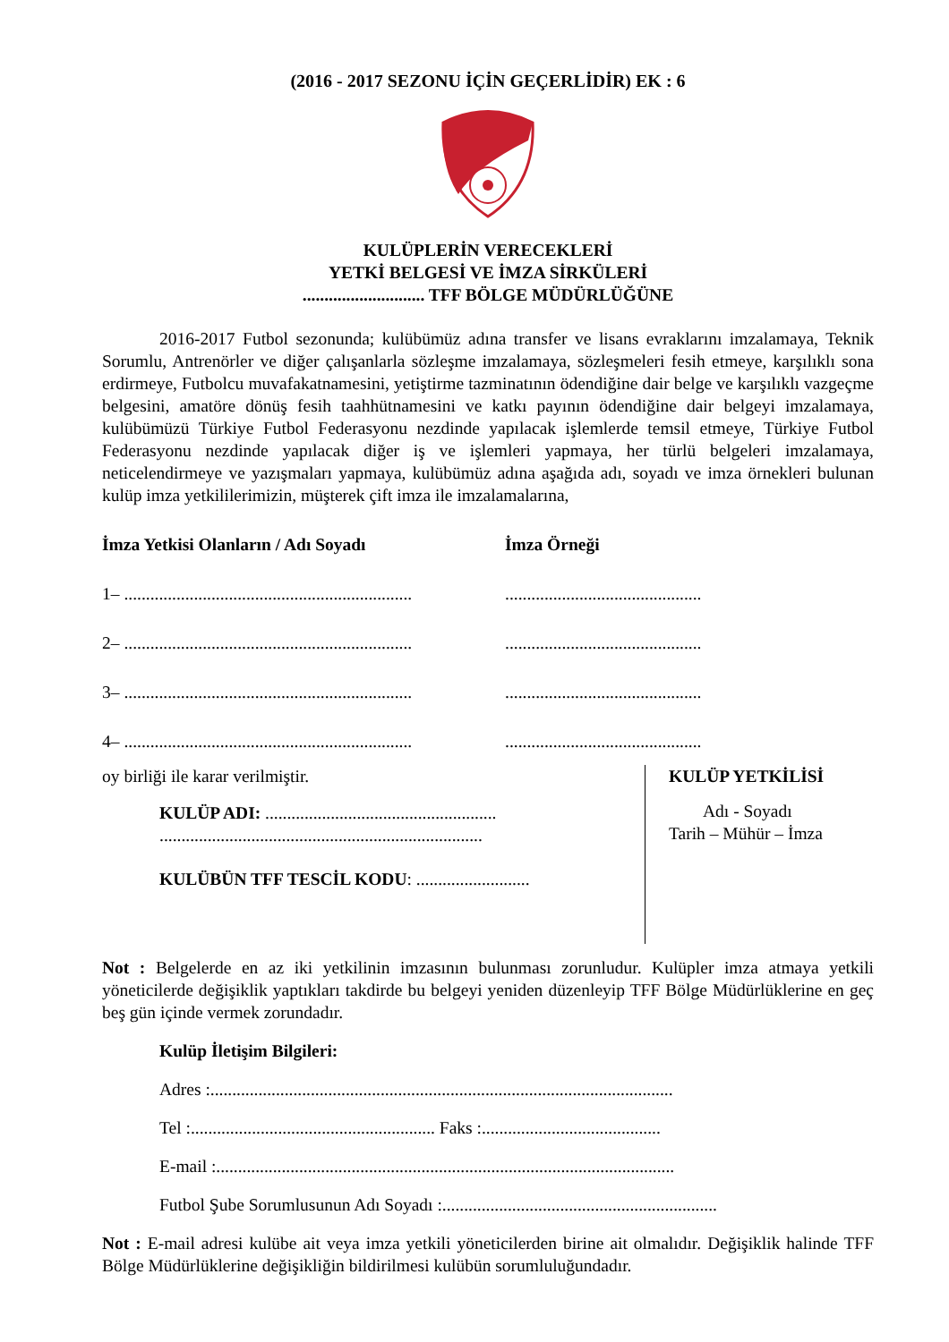(2016 - 2017 SEZONU İÇİN GEÇERLİDİR) EK : 6
KULÜPLERİN VERECEKLERİ
YETKİ BELGESİ VE İMZA SİRKÜLERİ
............................ TFF BÖLGE MÜDÜRLÜĞÜNE
2016-2017 Futbol sezonunda; kulübümüz adına transfer ve lisans evraklarını imzalamaya, Teknik Sorumlu, Antrenörler ve diğer çalışanlarla sözleşme imzalamaya, sözleşmeleri fesih etmeye, karşılıklı sona erdirmeye, Futbolcu muvafakatnamesini, yetiştirme tazminatının ödendiğine dair belge ve karşılıklı vazgeçme belgesini, amatöre dönüş fesih taahhütnamesini ve katkı payının ödendiğine dair belgeyi imzalamaya, kulübümüzü Türkiye Futbol Federasyonu nezdinde yapılacak işlemlerde temsil etmeye, Türkiye Futbol Federasyonu nezdinde yapılacak diğer iş ve işlemleri yapmaya, her türlü belgeleri imzalamaya, neticelendirmeye ve yazışmaları yapmaya, kulübümüz adına aşağıda adı, soyadı ve imza örnekleri bulunan kulüp imza yetkililerimizin, müşterek çift imza ile imzalamalarına,
İmza Yetkisi Olanların / Adı Soyadı İmza Örneği
1– ..................................................................
.............................................
2– ..................................................................
.............................................
3– ..................................................................
.............................................
4– ..................................................................
.............................................
oy birliği ile karar verilmiştir.
KULÜP ADI: .....................................................
..........................................................................
KULÜBÜN TFF TESCİL KODU: ..........................
KULÜP YETKİLİSİ
Adı - Soyadı
Tarih – Mühür – İmza
Not : Belgelerde en az iki yetkilinin imzasının bulunması zorunludur. Kulüpler imza atmaya yetkili yöneticilerde değişiklik yaptıkları takdirde bu belgeyi yeniden düzenleyip TFF Bölge Müdürlüklerine en geç beş gün içinde vermek zorundadır.
Kulüp İletişim Bilgileri:
Adres :..........................................................................................................
Tel :........................................................ Faks :.........................................
E-mail :.........................................................................................................
Futbol Şube Sorumlusunun Adı Soyadı :...............................................................
Not : E-mail adresi kulübe ait veya imza yetkili yöneticilerden birine ait olmalıdır. Değişiklik halinde TFF Bölge Müdürlüklerine değişikliğin bildirilmesi kulübün sorumluluğundadır.